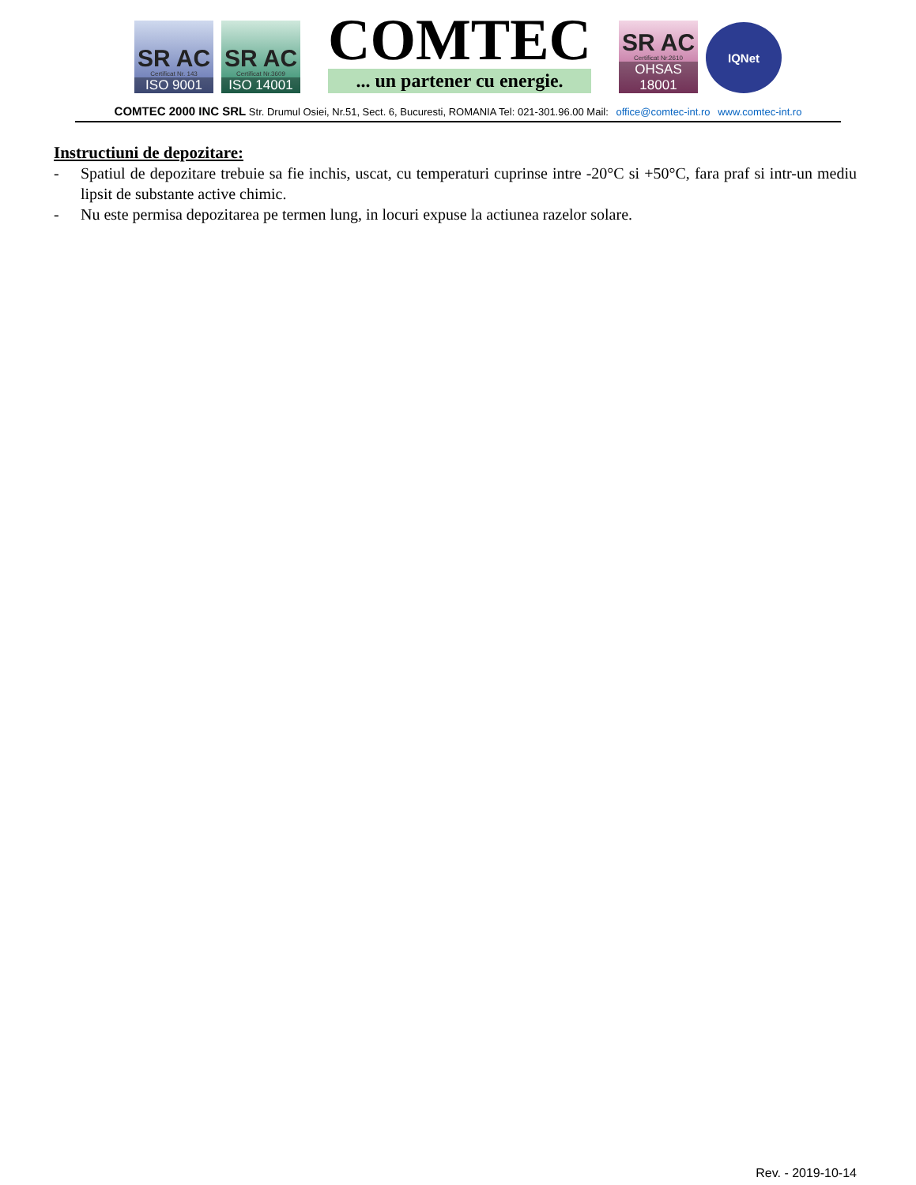SR AC
Certificat Nr. 143
ISO 9001
SR AC
Certificat Nr.3609
ISO 14001
COMTEC
... un partener cu energie.
SR AC
Certificat Nr.2610
OHSAS 18001
IQNet
COMTEC 2000 INC SRL Str. Drumul Osiei, Nr.51, Sect. 6, Bucuresti, ROMANIA Tel: 021-301.96.00 Mail: office@comtec-int.ro www.comtec-int.ro
Instructiuni de depozitare:
- Spatiul de depozitare trebuie sa fie inchis, uscat, cu temperaturi cuprinse intre -20°C si +50°C, fara praf si intr-un mediu lipsit de substante active chimic.
- Nu este permisa depozitarea pe termen lung, in locuri expuse la actiunea razelor solare.
Rev. - 2019-10-14